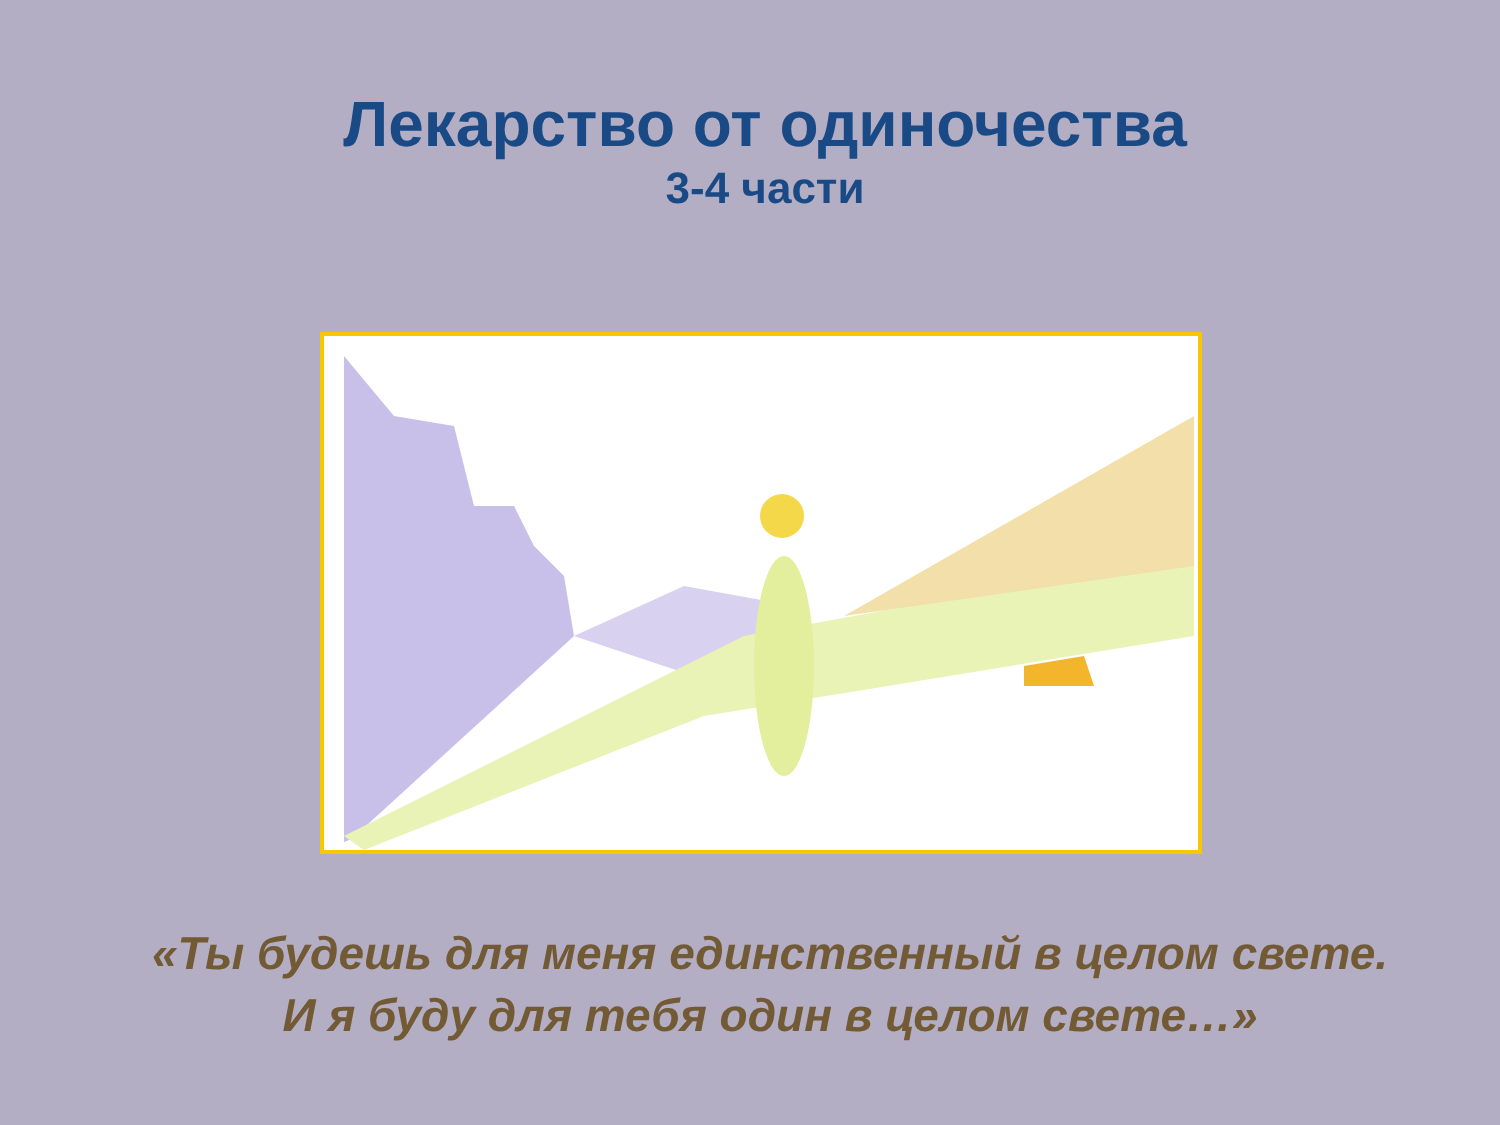Лекарство от одиночества
3-4 части
«Ты будешь для меня единственный в целом свете.
И я буду для тебя один в целом свете…»